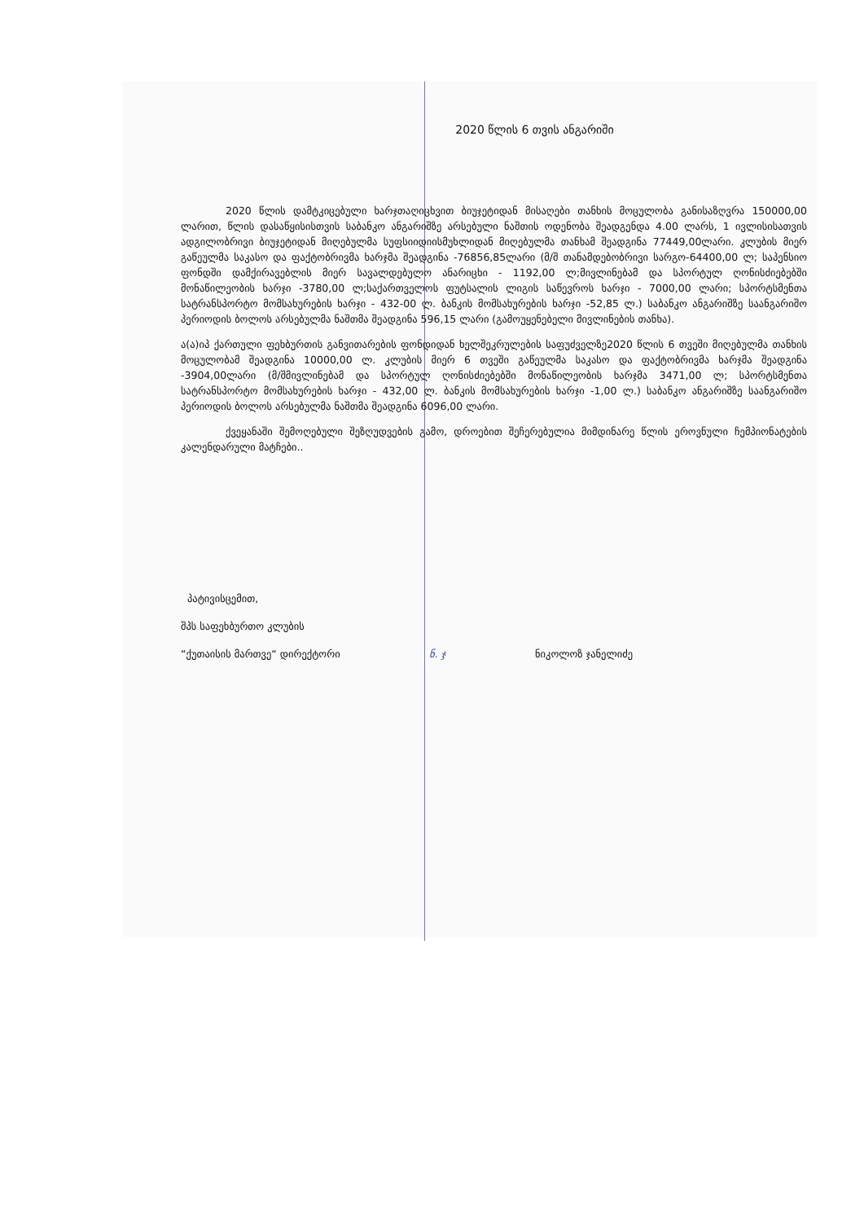2020 წლის 6 თვის ანგარიში
2020 წლის დამტკიცებული ხარჯთაღიცხვით ბიუჯეტიდან მისაღები თანხის მოცულობა განისაზღვრა 150000,00 ლარით, წლის დასაწყისისთვის საბანკო ანგარიშზე არსებული ნაშთის ოდენობა შეადგენდა 4.00 ლარს, 1 ივლისისათვის ადგილობრივი ბიუჯეტიდან მიღებულმა სუფსიიდიისმუხლიდან მიღებულმა თანხამ შეადგინა 77449,00ლარი. კლუბის მიერ გაწეულმა საკასო და ფაქტობრივმა ხარჯმა შეადგინა -76856,85ლარი (მ/შ თანამდებობრივი სარგო-64400,00 ლ; საპენსიო ფონდში დამქირავებლის მიერ სავალდებულო ანარიცხი - 1192,00 ლ;მივლინებამ და სპორტულ ღონისძიებებში მონაწილეობის ხარჯი -3780,00 ლ;საქართველოს ფუტსალის ლიგის საწევროს ხარჯი - 7000,00 ლარი; სპორტსმენთა სატრანსპორტო მომსახურების ხარჯი - 432-00 ლ. ბანკის მომსახურების ხარჯი -52,85 ლ.) საბანკო ანგარიშზე საანგარიშო პერიოდის ბოლოს არსებულმა ნაშთმა შეადგინა 596,15 ლარი (გამოუყენებელი მივლინების თანხა).
ა(ა)იპ ქართული ფეხბურთის განვითარების ფონდიდან ხელშეკრულების საფუძველზე2020 წლის 6 თვეში მიღებულმა თანხის მოცულობამ შეადგინა 10000,00 ლ. კლუბის მიერ 6 თვეში გაწეულმა საკასო და ფაქტობრივმა ხარჯმა შეადგინა -3904,00ლარი (მ/შმივლინებამ და სპორტულ ღონისძიებებში მონაწილეობის ხარჯმა 3471,00 ლ; სპორტსმენთა სატრანსპორტო მომსახურების ხარჯი - 432,00 ლ. ბანკის მომსახურების ხარჯი -1,00 ლ.) საბანკო ანგარიშზე საანგარიშო პერიოდის ბოლოს არსებულმა ნაშთმა შეადგინა 6096,00 ლარი.
ქვეყანაში შემოღებული შეზღუდვების გამო, დროებით შეჩერებულია მიმდინარე წლის ეროვნული ჩემპიონატების კალენდარული მატჩები..
პატივისცემით,
შპს საფეხბურთო კლუბის
“ქუთაისის მართვე“ დირექტორი ნ. ჯ ნიკოლოზ ჯანელიძე